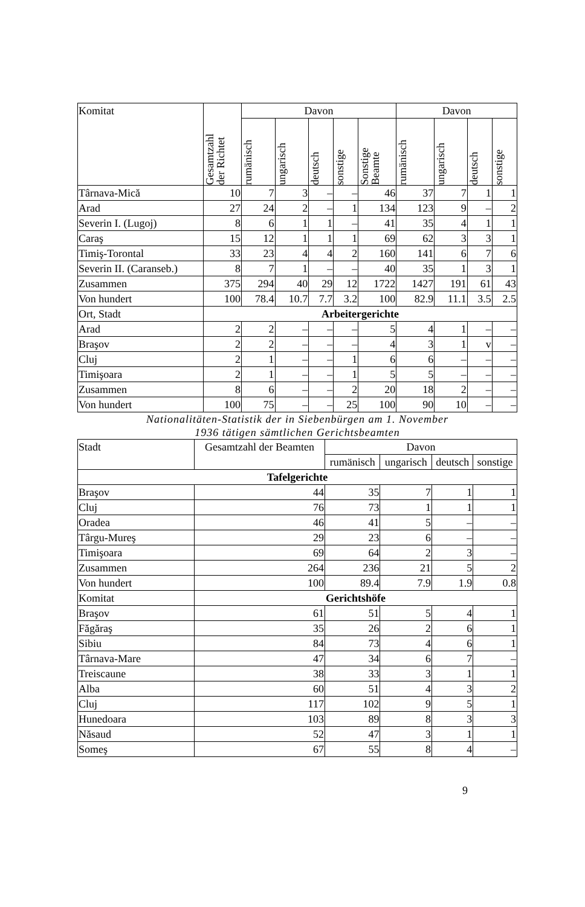| Komitat | Gesamtzahl der Richtet | Davon | | | | | Davon | | | |
| --- | --- | --- | --- | --- | --- | --- | --- | --- | --- | --- |
| | | rumänisch | ungarisch | deutsch | sonstige | Sonstige Beamte | rumänisch | ungarisch | deutsch | sonstige |
| Târnava-Mică | 10 | 7 | 3 | – | – | 46 | 37 | 7 | 1 | 1 |
| Arad | 27 | 24 | 2 | – | 1 | 134 | 123 | 9 | – | 2 |
| Severin I. (Lugoj) | 8 | 6 | 1 | 1 | – | 41 | 35 | 4 | 1 | 1 |
| Caraş | 15 | 12 | 1 | 1 | 1 | 69 | 62 | 3 | 3 | 1 |
| Timiş-Torontal | 33 | 23 | 4 | 4 | 2 | 160 | 141 | 6 | 7 | 6 |
| Severin II. (Caranseb.) | 8 | 7 | 1 | – | – | 40 | 35 | 1 | 3 | 1 |
| Zusammen | 375 | 294 | 40 | 29 | 12 | 1722 | 1427 | 191 | 61 | 43 |
| Von hundert | 100 | 78.4 | 10.7 | 7.7 | 3.2 | 100 | 82.9 | 11.1 | 3.5 | 2.5 |
| Ort, Stadt | Arbeitergerichte | | | | | | | | | |
| Arad | 2 | 2 | – | – | – | 5 | 4 | 1 | – | – |
| Braşov | 2 | 2 | – | – | – | 4 | 3 | 1 | v | – |
| Cluj | 2 | 1 | – | – | 1 | 6 | 6 | – | – | – |
| Timişoara | 2 | 1 | – | – | 1 | 5 | 5 | – | – | – |
| Zusammen | 8 | 6 | – | – | 2 | 20 | 18 | 2 | – | – |
| Von hundert | 100 | 75 | – | – | 25 | 100 | 90 | 10 | – | – |
Nationalitäten-Statistik der in Siebenbürgen am 1. November
1936 tätigen sämtlichen Gerichtsbeamten
| Stadt | Gesamtzahl der Beamten | Davon | | | |
| | | rumänisch | ungarisch | deutsch | sonstige |
| Tafelgerichte | | | | | |
| Braşov | 44 | 35 | 7 | 1 | 1 |
| Cluj | 76 | 73 | 1 | 1 | 1 |
| Oradea | 46 | 41 | 5 | – | – |
| Târgu-Mureş | 29 | 23 | 6 | – | – |
| Timişoara | 69 | 64 | 2 | 3 | – |
| Zusammen | 264 | 236 | 21 | 5 | 2 |
| Von hundert | 100 | 89.4 | 7.9 | 1.9 | 0.8 |
| Komitat | Gerichtshöfe | | | | |
| Braşov | 61 | 51 | 5 | 4 | 1 |
| Făgăraş | 35 | 26 | 2 | 6 | 1 |
| Sibiu | 84 | 73 | 4 | 6 | 1 |
| Târnava-Mare | 47 | 34 | 6 | 7 | – |
| Treiscaune | 38 | 33 | 3 | 1 | 1 |
| Alba | 60 | 51 | 4 | 3 | 2 |
| Cluj | 117 | 102 | 9 | 5 | 1 |
| Hunedoara | 103 | 89 | 8 | 3 | 3 |
| Năsaud | 52 | 47 | 3 | 1 | 1 |
| Someş | 67 | 55 | 8 | 4 | – |
9